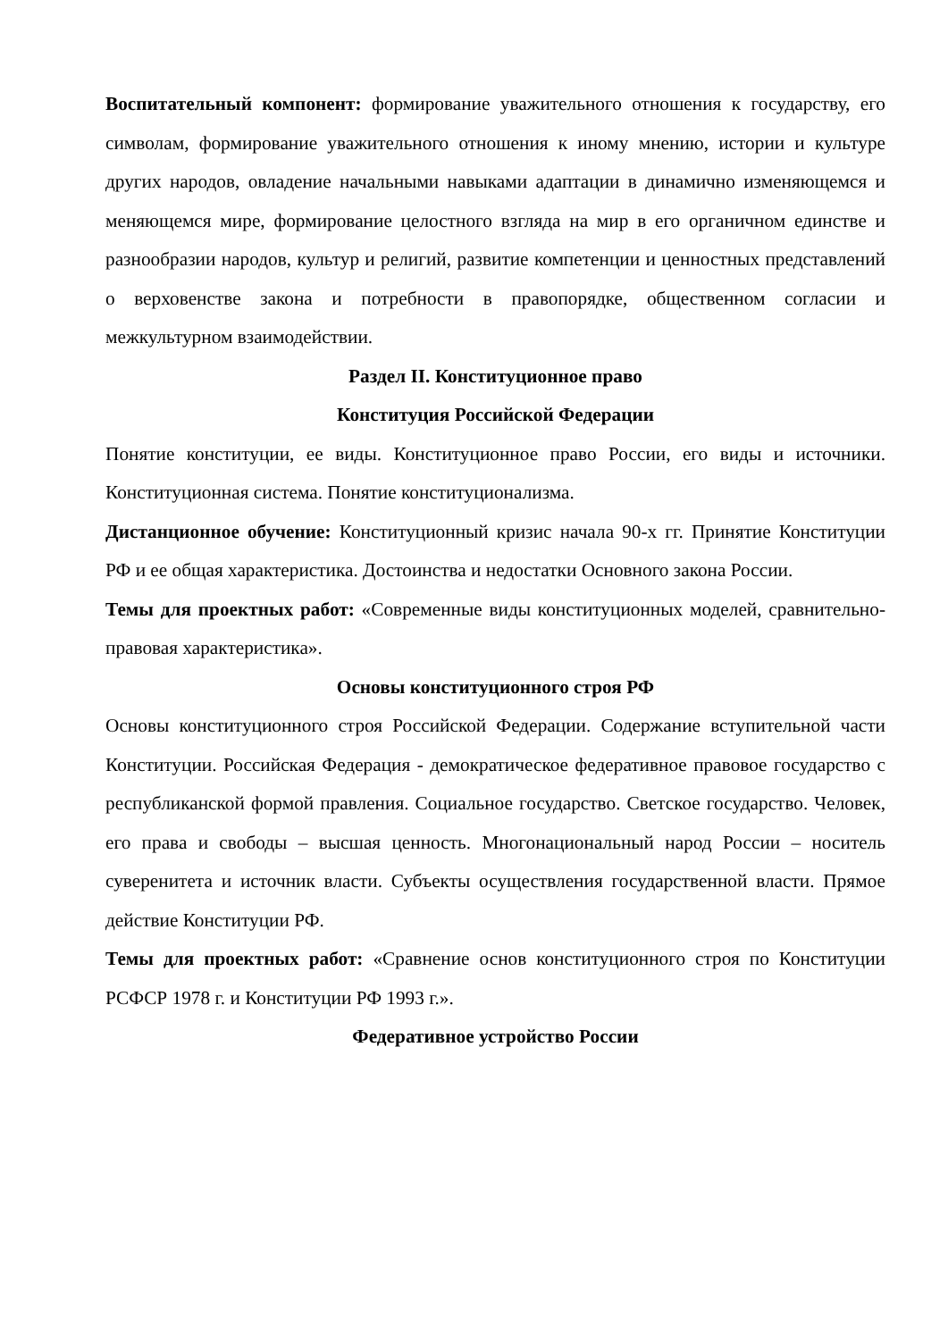Воспитательный компонент: формирование уважительного отношения к государству, его символам, формирование уважительного отношения к иному мнению, истории и культуре других народов, овладение начальными навыками адаптации в динамично изменяющемся и меняющемся мире, формирование целостного взгляда на мир в его органичном единстве и разнообразии народов, культур и религий, развитие компетенции и ценностных представлений о верховенстве закона и потребности в правопорядке, общественном согласии и межкультурном взаимодействии.
Раздел II. Конституционное право
Конституция Российской Федерации
Понятие конституции, ее виды. Конституционное право России, его виды и источники. Конституционная система. Понятие конституционализма.
Дистанционное обучение: Конституционный кризис начала 90-х гг. Принятие Конституции РФ и ее общая характеристика. Достоинства и недостатки Основного закона России.
Темы для проектных работ: «Современные виды конституционных моделей, сравнительно-правовая характеристика».
Основы конституционного строя РФ
Основы конституционного строя Российской Федерации. Содержание вступительной части Конституции. Российская Федерация - демократическое федеративное правовое государство с республиканской формой правления. Социальное государство. Светское государство. Человек, его права и свободы – высшая ценность. Многонациональный народ России – носитель суверенитета и источник власти. Субъекты осуществления государственной власти. Прямое действие Конституции РФ.
Темы для проектных работ: «Сравнение основ конституционного строя по Конституции РСФСР 1978 г. и Конституции РФ 1993 г.».
Федеративное устройство России